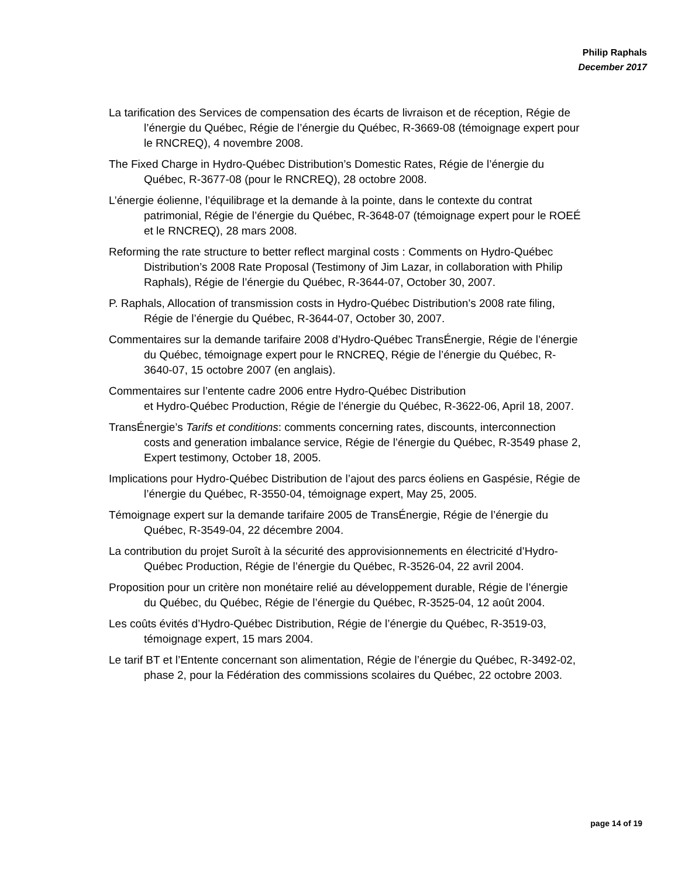Philip Raphals
December 2017
La tarification des Services de compensation des écarts de livraison et de réception, Régie de l’énergie du Québec, Régie de l’énergie du Québec, R-3669-08 (témoignage expert pour le RNCREQ), 4 novembre 2008.
The Fixed Charge in Hydro-Québec Distribution’s Domestic Rates, Régie de l’énergie du Québec, R-3677-08 (pour le RNCREQ), 28 octobre 2008.
L’énergie éolienne, l’équilibrage et la demande à la pointe, dans le contexte du contrat patrimonial, Régie de l’énergie du Québec, R-3648-07 (témoignage expert pour le ROEÉ et le RNCREQ), 28 mars 2008.
Reforming the rate structure to better reflect marginal costs : Comments on Hydro-Québec Distribution’s 2008 Rate Proposal (Testimony of Jim Lazar, in collaboration with Philip Raphals), Régie de l’énergie du Québec, R-3644-07, October 30, 2007.
P. Raphals, Allocation of transmission costs in Hydro-Québec Distribution’s 2008 rate filing, Régie de l’énergie du Québec, R-3644-07, October 30, 2007.
Commentaires sur la demande tarifaire 2008 d’Hydro-Québec TransÉnergie, Régie de l’énergie du Québec, témoignage expert pour le RNCREQ, Régie de l’énergie du Québec, R-3640-07, 15 octobre 2007 (en anglais).
Commentaires sur l’entente cadre 2006 entre Hydro-Québec Distribution
et Hydro-Québec Production, Régie de l’énergie du Québec, R-3622-06, April 18, 2007.
TransÉnergie’s Tarifs et conditions: comments concerning rates, discounts, interconnection costs and generation imbalance service, Régie de l’énergie du Québec, R-3549 phase 2, Expert testimony, October 18, 2005.
Implications pour Hydro-Québec Distribution de l’ajout des parcs éoliens en Gaspésie, Régie de l’énergie du Québec, R-3550-04, témoignage expert, May 25, 2005.
Témoignage expert sur la demande tarifaire 2005 de TransÉnergie, Régie de l’énergie du Québec, R-3549-04, 22 décembre 2004.
La contribution du projet Suroît à la sécurité des approvisionnements en électricité d’Hydro-Québec Production, Régie de l’énergie du Québec, R-3526-04, 22 avril 2004.
Proposition pour un critère non monétaire relié au développement durable, Régie de l’énergie du Québec, du Québec, Régie de l’énergie du Québec, R-3525-04, 12 août 2004.
Les coûts évités d’Hydro-Québec Distribution, Régie de l’énergie du Québec, R-3519-03, témoignage expert, 15 mars 2004.
Le tarif BT et l’Entente concernant son alimentation, Régie de l’énergie du Québec, R-3492-02, phase 2, pour la Fédération des commissions scolaires du Québec, 22 octobre 2003.
page 14 of 19